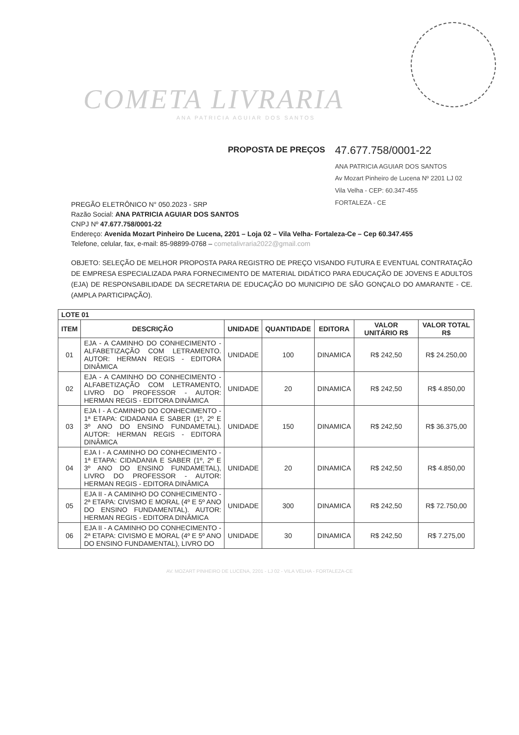COMETA LIVRARIA
ANA PATRICIA AGUIAR DOS SANTOS
PROPOSTA DE PREÇOS
47.677.758/0001-22
ANA PATRICIA AGUIAR DOS SANTOS
Av Mozart Pinheiro de Lucena Nº 2201 LJ 02
Vila Velha - CEP: 60.347-455
FORTALEZA - CE
PREGÃO ELETRÔNICO N° 050.2023 - SRP
Razão Social: ANA PATRICIA AGUIAR DOS SANTOS
CNPJ Nº 47.677.758/0001-22
Endereço: Avenida Mozart Pinheiro De Lucena, 2201 – Loja 02 – Vila Velha- Fortaleza-Ce – Cep 60.347.455
Telefone, celular, fax, e-mail: 85-98899-0768 – cometalivraria2022@gmail.com
OBJETO: SELEÇÃO DE MELHOR PROPOSTA PARA REGISTRO DE PREÇO VISANDO FUTURA E EVENTUAL CONTRATAÇÃO DE EMPRESA ESPECIALIZADA PARA FORNECIMENTO DE MATERIAL DIDÁTICO PARA EDUCAÇÃO DE JOVENS E ADULTOS (EJA) DE RESPONSABILIDADE DA SECRETARIA DE EDUCAÇÃO DO MUNICIPIO DE SÃO GONÇALO DO AMARANTE - CE. (AMPLA PARTICIPAÇÃO).
| LOTE 01 | | | | | | |
| --- | --- | --- | --- | --- | --- | --- |
| ITEM | DESCRIÇÃO | UNIDADE | QUANTIDADE | EDITORA | VALOR UNITÁRIO R$ | VALOR TOTAL R$ |
| 01 | EJA - A CAMINHO DO CONHECIMENTO - ALFABETIZAÇÃO COM LETRAMENTO. AUTOR: HERMAN REGIS - EDITORA DINÂMICA | UNIDADE | 100 | DINAMICA | R$ 242,50 | R$ 24.250,00 |
| 02 | EJA - A CAMINHO DO CONHECIMENTO - ALFABETIZAÇÃO COM LETRAMENTO, LIVRO DO PROFESSOR - AUTOR: HERMAN REGIS - EDITORA DINÂMICA | UNIDADE | 20 | DINAMICA | R$ 242,50 | R$ 4.850,00 |
| 03 | EJA I - A CAMINHO DO CONHECIMENTO - 1ª ETAPA: CIDADANIA E SABER (1º, 2º E 3º ANO DO ENSINO FUNDAMETAL). AUTOR: HERMAN REGIS - EDITORA DINÂMICA | UNIDADE | 150 | DINAMICA | R$ 242,50 | R$ 36.375,00 |
| 04 | EJA I - A CAMINHO DO CONHECIMENTO - 1ª ETAPA: CIDADANIA E SABER (1º, 2º E 3º ANO DO ENSINO FUNDAMETAL), LIVRO DO PROFESSOR - AUTOR: HERMAN REGIS - EDITORA DINÂMICA | UNIDADE | 20 | DINAMICA | R$ 242,50 | R$ 4.850,00 |
| 05 | EJA II - A CAMINHO DO CONHECIMENTO - 2ª ETAPA: CIVISMO E MORAL (4º E 5º ANO DO ENSINO FUNDAMENTAL). AUTOR: HERMAN REGIS - EDITORA DINÂMICA | UNIDADE | 300 | DINAMICA | R$ 242,50 | R$ 72.750,00 |
| 06 | EJA II - A CAMINHO DO CONHECIMENTO - 2ª ETAPA: CIVISMO E MORAL (4º E 5º ANO DO ENSINO FUNDAMENTAL), LIVRO DO | UNIDADE | 30 | DINAMICA | R$ 242,50 | R$ 7.275,00 |
AV. MOZART PINHEIRO DE LUCENA, 2201 - LJ 02 - VILA VELHA - FORTALEZA-CE